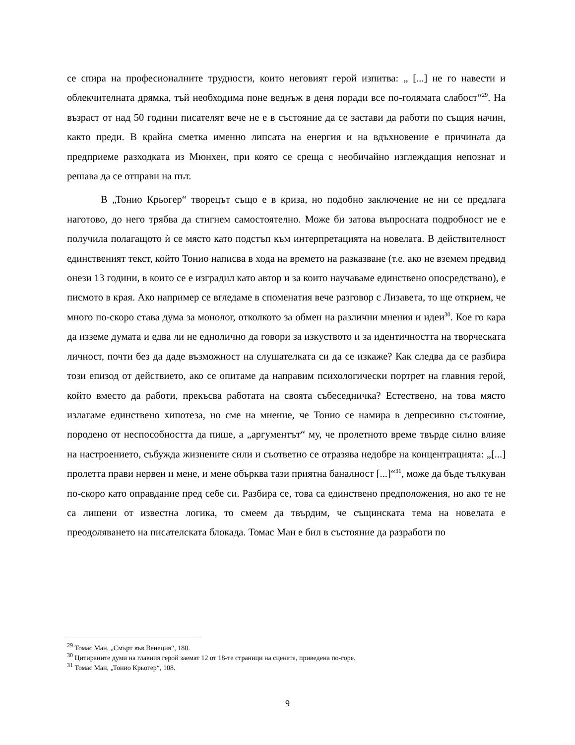се спира на професионалните трудности, които неговият герой изпитва: „ [...] не го навести и облекчителната дрямка, тъй необходима поне веднъж в деня поради все по-голямата слабост“<sup>29</sup>. На възраст от над 50 години писателят вече не е в състояние да се застави да работи по същия начин, както преди. В крайна сметка именно липсата на енергия и на вдъхновение е причината да предприеме разходката из Мюнхен, при която се среща с необичайно изглеждащия непознат и решава да се отправи на път.
В „Тонио Крьогер“ творецът също е в криза, но подобно заключение не ни се предлага наготово, до него трябва да стигнем самостоятелно. Може би затова въпросната подробност не е получила полагащото ѝ се място като подстъп към интерпретацията на новелата. В действителност единственият текст, който Тонио написва в хода на времето на разказване (т.е. ако не вземем предвид онези 13 години, в които се е изградил като автор и за които научаваме единствено опосредствано), е писмото в края. Ако например се вгледаме в споменатия вече разговор с Лизавета, то ще открием, че много по-скоро става дума за монолог, отколкото за обмен на различни мнения и идеи<sup>30</sup>. Кое го кара да изземе думата и едва ли не еднолично да говори за изкуството и за идентичността на творческата личност, почти без да даде възможност на слушателката си да се изкаже? Как следва да се разбира този епизод от действието, ако се опитаме да направим психологически портрет на главния герой, който вместо да работи, прекъсва работата на своята събеседничка? Естествено, на това място излагаме единствено хипотеза, но сме на мнение, че Тонио се намира в депресивно състояние, породено от неспособността да пише, а „аргументът“ му, че пролетното време твърде силно влияе на настроението, събужда жизнените сили и съответно се отразява недобре на концентрацията: „[...] пролетта прави нервен и мене, и мене обърква тази приятна баналност [...]“<sup>31</sup>, може да бъде тълкуван по-скоро като оправдание пред себе си. Разбира се, това са единствено предположения, но ако те не са лишени от известна логика, то смеем да твърдим, че същинската тема на новелата е преодоляването на писателската блокада. Томас Ман е бил в състояние да разработи по
<sup>29</sup> Томас Ман, „Смърт във Венеция“, 180.
<sup>30</sup> Цитираните думи на главния герой заемат 12 от 18-те страници на сцената, приведена по-горе.
<sup>31</sup> Томас Ман, „Тонио Крьогер“, 108.
9